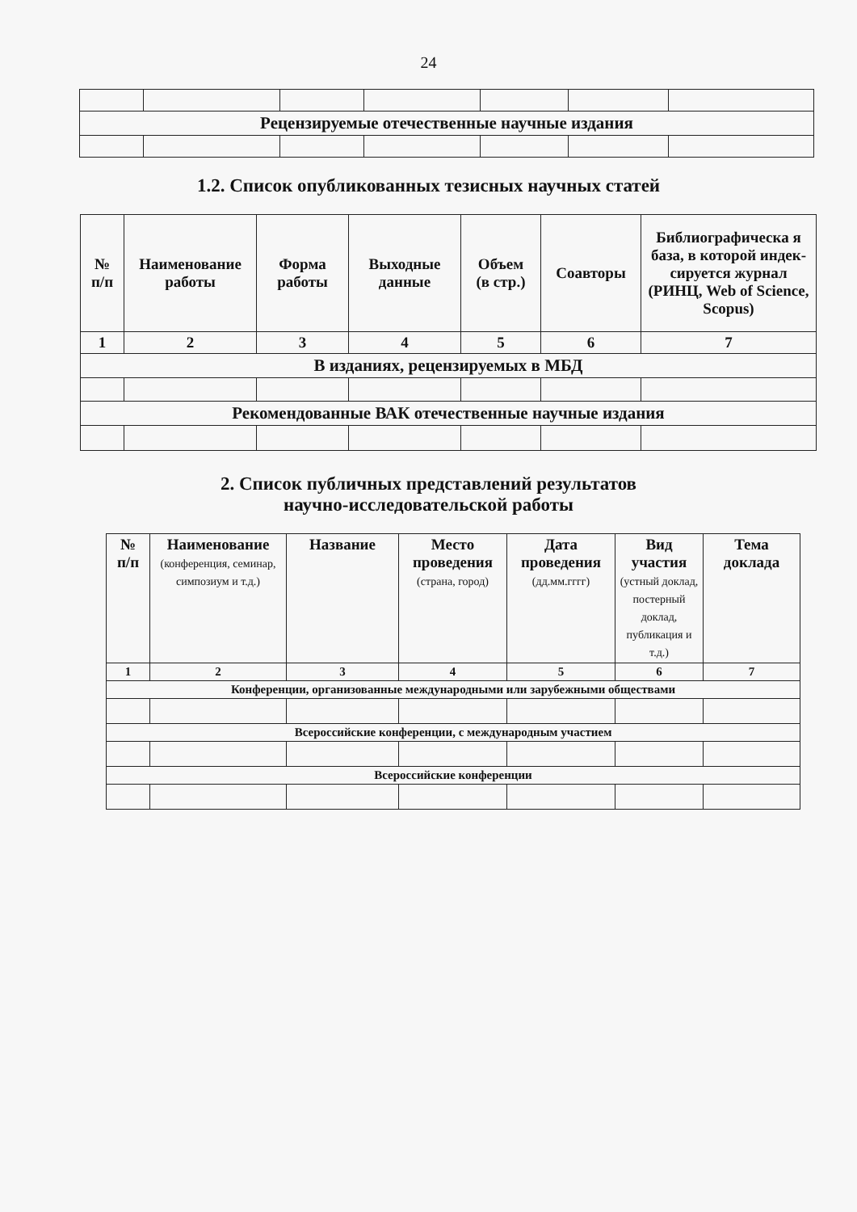24
| Рецензируемые отечественные научные издания | | | | | | |
1.2. Список опубликованных тезисных научных статей
| № п/п | Наименование работы | Форма работы | Выходные данные | Объем (в стр.) | Соавторы | Библиографическа я база, в которой индек-сируется журнал (РИНЦ, Web of Science, Scopus) |
| --- | --- | --- | --- | --- | --- | --- |
| 1 | 2 | 3 | 4 | 5 | 6 | 7 |
| В изданиях, рецензируемых в МБД | | | | | | |
| Рекомендованные ВАК отечественные научные издания | | | | | | |
2. Список публичных представлений результатов
научно-исследовательской работы
| № п/п | Наименование (конференция, семинар, симпозиум и т.д.) | Название | Место проведения (страна, город) | Дата проведения (дд.мм.гггг) | Вид участия (устный доклад, постерный доклад, публикация и т.д.) | Тема доклада |
| --- | --- | --- | --- | --- | --- | --- |
| 1 | 2 | 3 | 4 | 5 | 6 | 7 |
| Конференции, организованные международными или зарубежными обществами | | | | | | |
| Всероссийские конференции, с международным участием | | | | | | |
| Всероссийские конференции | | | | | | |